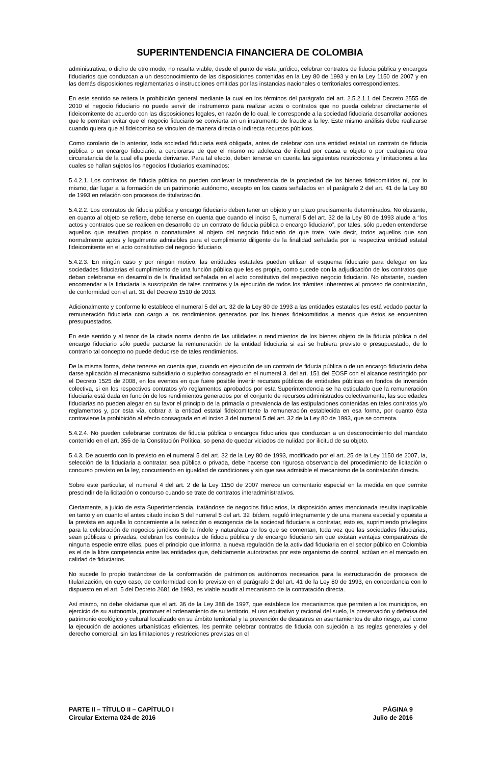SUPERINTENDENCIA FINANCIERA DE COLOMBIA
administrativa, o dicho de otro modo, no resulta viable, desde el punto de vista jurídico, celebrar contratos de fiducia pública y encargos fiduciarios que conduzcan a un desconocimiento de las disposiciones contenidas en la Ley 80 de 1993 y en la Ley 1150 de 2007 y en las demás disposiciones reglamentarias o instrucciones emitidas por las instancias nacionales o territoriales correspondientes.
En este sentido se reitera la prohibición general mediante la cual en los términos del parágrafo del art. 2.5.2.1.1 del Decreto 2555 de 2010 el negocio fiduciario no puede servir de instrumento para realizar actos o contratos que no pueda celebrar directamente el fideicomitente de acuerdo con las disposiciones legales, en razón de lo cual, le corresponde a la sociedad fiduciaria desarrollar acciones que le permitan evitar que el negocio fiduciario se convierta en un instrumento de fraude a la ley. Este mismo análisis debe realizarse cuando quiera que al fideicomiso se vinculen de manera directa o indirecta recursos públicos.
Como corolario de lo anterior, toda sociedad fiduciaria está obligada, antes de celebrar con una entidad estatal un contrato de fiducia pública o un encargo fiduciario, a cerciorarse de que el mismo no adolezca de ilicitud por causa u objeto o por cualquiera otra circunstancia de la cual ella pueda derivarse. Para tal efecto, deben tenerse en cuenta las siguientes restricciones y limitaciones a las cuales se hallan sujetos los negocios fiduciarios examinados:
5.4.2.1. Los contratos de fiducia pública no pueden conllevar la transferencia de la propiedad de los bienes fideicomitidos ni, por lo mismo, dar lugar a la formación de un patrimonio autónomo, excepto en los casos señalados en el parágrafo 2 del art. 41 de la Ley 80 de 1993 en relación con procesos de titularización.
5.4.2.2. Los contratos de fiducia pública y encargo fiduciario deben tener un objeto y un plazo precisamente determinados. No obstante, en cuanto al objeto se refiere, debe tenerse en cuenta que cuando el inciso 5, numeral 5 del art. 32 de la Ley 80 de 1993 alude a “los actos y contratos que se realicen en desarrollo de un contrato de fiducia pública o encargo fiduciario”, por tales, sólo pueden entenderse aquellos que resulten propios o connaturales al objeto del negocio fiduciario de que trate, vale decir, todos aquellos que son normalmente aptos y legalmente admisibles para el cumplimiento diligente de la finalidad señalada por la respectiva entidad estatal fideicomitente en el acto constitutivo del negocio fiduciario.
5.4.2.3. En ningún caso y por ningún motivo, las entidades estatales pueden utilizar el esquema fiduciario para delegar en las sociedades fiduciarias el cumplimiento de una función pública que les es propia, como sucede con la adjudicación de los contratos que deban celebrarse en desarrollo de la finalidad señalada en el acto constitutivo del respectivo negocio fiduciario. No obstante, pueden encomendar a la fiduciaria la suscripción de tales contratos y la ejecución de todos los trámites inherentes al proceso de contratación, de conformidad con el art. 31 del Decreto 1510 de 2013.
Adicionalmente y conforme lo establece el numeral 5 del art. 32 de la Ley 80 de 1993 a las entidades estatales les está vedado pactar la remuneración fiduciaria con cargo a los rendimientos generados por los bienes fideicomitidos a menos que éstos se encuentren presupuestados.
En este sentido y al tenor de la citada norma dentro de las utilidades o rendimientos de los bienes objeto de la fiducia pública o del encargo fiduciario sólo puede pactarse la remuneración de la entidad fiduciaria si así se hubiera previsto o presupuestado, de lo contrario tal concepto no puede deducirse de tales rendimientos.
De la misma forma, debe tenerse en cuenta que, cuando en ejecución de un contrato de fiducia pública o de un encargo fiduciario deba darse aplicación al mecanismo subsidiario o supletivo consagrado en el numeral 3. del art. 151 del EOSF con el alcance restringido por el Decreto 1525 de 2008, en los eventos en que fuere posible invertir recursos públicos de entidades públicas en fondos de inversión colectiva, si en los respectivos contratos y/o reglamentos aprobados por esta Superintendencia se ha estipulado que la remuneración fiduciaria está dada en función de los rendimientos generados por el conjunto de recursos administrados colectivamente, las sociedades fiduciarias no pueden alegar en su favor el principio de la primacía o prevalencia de las estipulaciones contenidas en tales contratos y/o reglamentos y, por esta vía, cobrar a la entidad estatal fideicomitente la remuneración establecida en esa forma, por cuanto ésta contraviene la prohibición al efecto consagrada en el inciso 3 del numeral 5 del art. 32 de la Ley 80 de 1993, que se comenta.
5.4.2.4. No pueden celebrarse contratos de fiducia pública o encargos fiduciarios que conduzcan a un desconocimiento del mandato contenido en el art. 355 de la Constitución Política, so pena de quedar viciados de nulidad por ilicitud de su objeto.
5.4.3. De acuerdo con lo previsto en el numeral 5 del art. 32 de la Ley 80 de 1993, modificado por el art. 25 de la Ley 1150 de 2007, la, selección de la fiduciaria a contratar, sea pública o privada, debe hacerse con rigurosa observancia del procedimiento de licitación o concurso previsto en la ley, concurriendo en igualdad de condiciones y sin que sea admisible el mecanismo de la contratación directa.
Sobre este particular, el numeral 4 del art. 2 de la Ley 1150 de 2007 merece un comentario especial en la medida en que permite prescindir de la licitación o concurso cuando se trate de contratos interadministrativos.
Ciertamente, a juicio de esta Superintendencia, tratándose de negocios fiduciarios, la disposición antes mencionada resulta inaplicable en tanto y en cuanto el antes citado inciso 5 del numeral 5 del art. 32 ibídem, reguló íntegramente y de una manera especial y opuesta a la prevista en aquella lo concerniente a la selección o escogencia de la sociedad fiduciaria a contratar, esto es, suprimiendo privilegios para la celebración de negocios jurídicos de la índole y naturaleza de los que se comentan, toda vez que las sociedades fiduciarias, sean públicas o privadas, celebran los contratos de fiducia pública y de encargo fiduciario sin que existan ventajas comparativas de ninguna especie entre ellas, pues el principio que informa la nueva regulación de la actividad fiduciaria en el sector público en Colombia es el de la libre competencia entre las entidades que, debidamente autorizadas por este organismo de control, actúan en el mercado en calidad de fiduciarios.
No sucede lo propio tratándose de la conformación de patrimonios autónomos necesarios para la estructuración de procesos de titularización, en cuyo caso, de conformidad con lo previsto en el parágrafo 2 del art. 41 de la Ley 80 de 1993, en concordancia con lo dispuesto en el art. 5 del Decreto 2681 de 1993, es viable acudir al mecanismo de la contratación directa.
Así mismo, no debe olvidarse que el art. 36 de la Ley 388 de 1997, que establece los mecanismos que permiten a los municipios, en ejercicio de su autonomía, promover el ordenamiento de su territorio, el uso equitativo y racional del suelo, la preservación y defensa del patrimonio ecológico y cultural localizado en su ámbito territorial y la prevención de desastres en asentamientos de alto riesgo, así como la ejecución de acciones urbanísticas eficientes, les permite celebrar contratos de fiducia con sujeción a las reglas generales y del derecho comercial, sin las limitaciones y restricciones previstas en el
PARTE II – TÍTULO II – CAPÍTULO I
Circular Externa 024 de 2016
PÁGINA 9
Julio de 2016